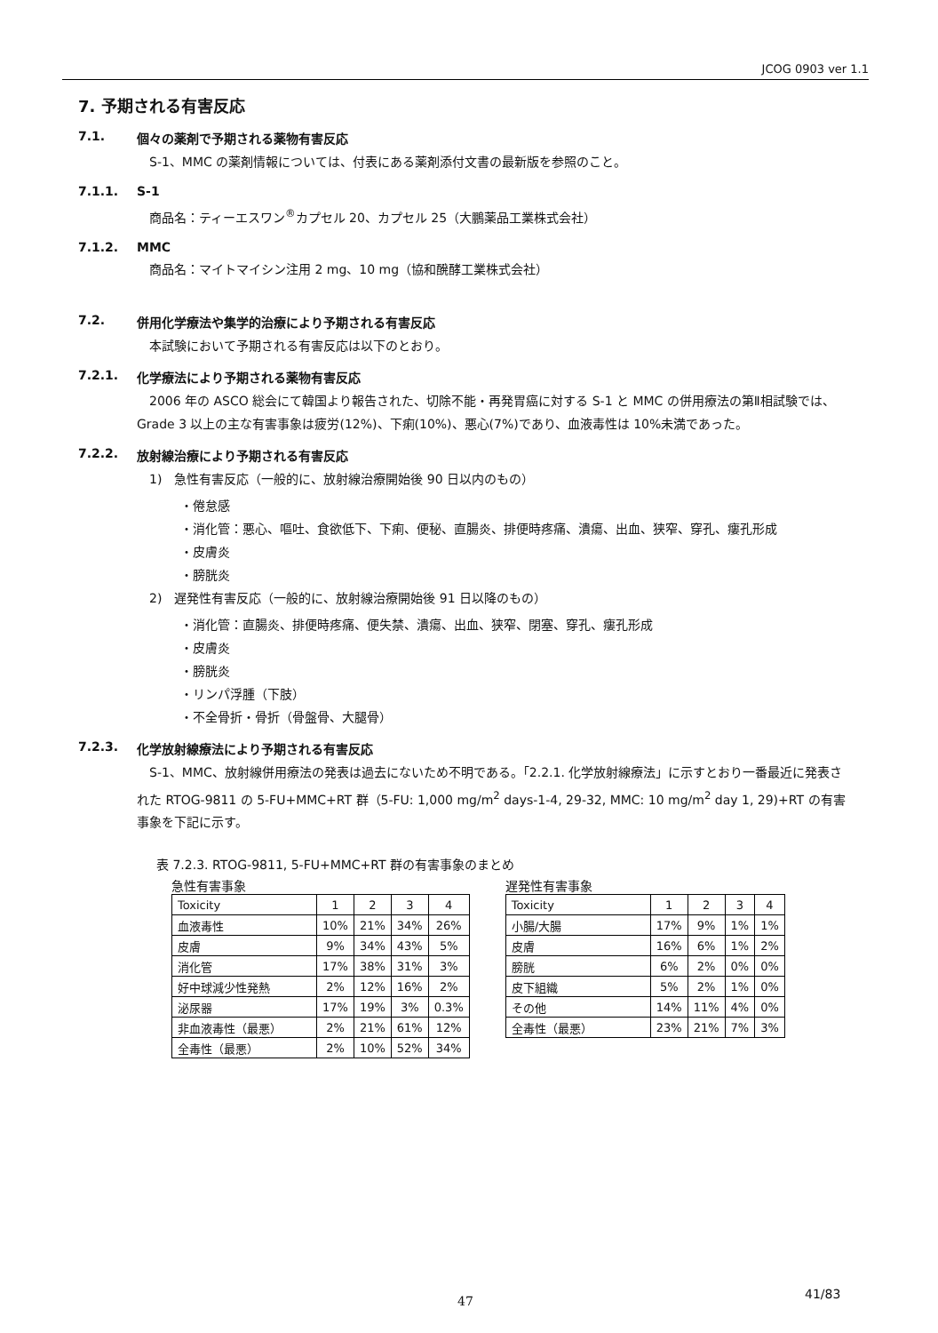JCOG 0903 ver 1.1
7. 予期される有害反応
7.1. 個々の薬剤で予期される薬物有害反応
S-1、MMC の薬剤情報については、付表にある薬剤添付文書の最新版を参照のこと。
7.1.1. S-1
商品名：ティーエスワン<sup>®</sup>カプセル 20、カプセル 25（大鵬薬品工業株式会社）
7.1.2. MMC
商品名：マイトマイシン注用 2 mg、10 mg（協和醗酵工業株式会社）
7.2. 併用化学療法や集学的治療により予期される有害反応
本試験において予期される有害反応は以下のとおり。
7.2.1. 化学療法により予期される薬物有害反応
　2006 年の ASCO 総会にて韓国より報告された、切除不能・再発胃癌に対する S-1 と MMC の併用療法の第Ⅱ相試験では、Grade 3 以上の主な有害事象は疲労(12%)、下痢(10%)、悪心(7%)であり、血液毒性は 10%未満であった。
7.2.2. 放射線治療により予期される有害反応
1)　急性有害反応（一般的に、放射線治療開始後 90 日以内のもの）
・倦怠感
・消化管：悪心、嘔吐、食欲低下、下痢、便秘、直腸炎、排便時疼痛、潰瘍、出血、狭窄、穿孔、瘻孔形成
・皮膚炎
・膀胱炎
2)　遅発性有害反応（一般的に、放射線治療開始後 91 日以降のもの）
・消化管：直腸炎、排便時疼痛、便失禁、潰瘍、出血、狭窄、閉塞、穿孔、瘻孔形成
・皮膚炎
・膀胱炎
・リンパ浮腫（下肢）
・不全骨折・骨折（骨盤骨、大腿骨）
7.2.3. 化学放射線療法により予期される有害反応
　S-1、MMC、放射線併用療法の発表は過去にないため不明である。「2.2.1. 化学放射線療法」に示すとおり一番最近に発表された RTOG-9811 の 5-FU+MMC+RT 群（5-FU: 1,000 mg/m<sup>2</sup> days-1-4, 29-32, MMC: 10 mg/m<sup>2</sup> day 1, 29)+RT の有害事象を下記に示す。
表 7.2.3. RTOG-9811, 5-FU+MMC+RT 群の有害事象のまとめ
急性有害事象
| Toxicity | 1 | 2 | 3 | 4 |
| 血液毒性 | 10% | 21% | 34% | 26% |
| 皮膚 | 9% | 34% | 43% | 5% |
| 消化管 | 17% | 38% | 31% | 3% |
| 好中球減少性発熱 | 2% | 12% | 16% | 2% |
| 泌尿器 | 17% | 19% | 3% | 0.3% |
| 非血液毒性（最悪） | 2% | 21% | 61% | 12% |
| 全毒性（最悪） | 2% | 10% | 52% | 34% |
遅発性有害事象
| Toxicity | 1 | 2 | 3 | 4 |
| 小腸/大腸 | 17% | 9% | 1% | 1% |
| 皮膚 | 16% | 6% | 1% | 2% |
| 膀胱 | 6% | 2% | 0% | 0% |
| 皮下組織 | 5% | 2% | 1% | 0% |
| その他 | 14% | 11% | 4% | 0% |
| 全毒性（最悪） | 23% | 21% | 7% | 3% |
47 41/83